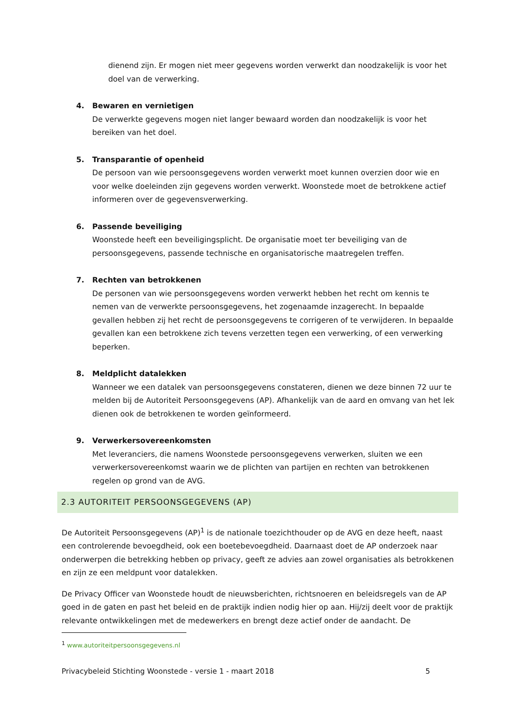dienend zijn. Er mogen niet meer gegevens worden verwerkt dan noodzakelijk is voor het doel van de verwerking.
4. Bewaren en vernietigen
De verwerkte gegevens mogen niet langer bewaard worden dan noodzakelijk is voor het bereiken van het doel.
5. Transparantie of openheid
De persoon van wie persoonsgegevens worden verwerkt moet kunnen overzien door wie en voor welke doeleinden zijn gegevens worden verwerkt. Woonstede moet de betrokkene actief informeren over de gegevensverwerking.
6. Passende beveiliging
Woonstede heeft een beveiligingsplicht. De organisatie moet ter beveiliging van de persoonsgegevens, passende technische en organisatorische maatregelen treffen.
7. Rechten van betrokkenen
De personen van wie persoonsgegevens worden verwerkt hebben het recht om kennis te nemen van de verwerkte persoonsgegevens, het zogenaamde inzagerecht. In bepaalde gevallen hebben zij het recht de persoonsgegevens te corrigeren of te verwijderen. In bepaalde gevallen kan een betrokkene zich tevens verzetten tegen een verwerking, of een verwerking beperken.
8. Meldplicht datalekken
Wanneer we een datalek van persoonsgegevens constateren, dienen we deze binnen 72 uur te melden bij de Autoriteit Persoonsgegevens (AP). Afhankelijk van de aard en omvang van het lek dienen ook de betrokkenen te worden geïnformeerd.
9. Verwerkersovereenkomsten
Met leveranciers, die namens Woonstede persoonsgegevens verwerken, sluiten we een verwerkersovereenkomst waarin we de plichten van partijen en rechten van betrokkenen regelen op grond van de AVG.
2.3 AUTORITEIT PERSOONSGEGEVENS (AP)
De Autoriteit Persoonsgegevens (AP)<sup>1</sup> is de nationale toezichthouder op de AVG en deze heeft, naast een controlerende bevoegdheid, ook een boetebevoegdheid. Daarnaast doet de AP onderzoek naar onderwerpen die betrekking hebben op privacy, geeft ze advies aan zowel organisaties als betrokkenen en zijn ze een meldpunt voor datalekken.
De Privacy Officer van Woonstede houdt de nieuwsberichten, richtsnoeren en beleidsregels van de AP goed in de gaten en past het beleid en de praktijk indien nodig hier op aan. Hij/zij deelt voor de praktijk relevante ontwikkelingen met de medewerkers en brengt deze actief onder de aandacht. De
<sup>1</sup> www.autoriteitpersoonsgegevens.nl
Privacybeleid Stichting Woonstede - versie 1 - maart 2018 5